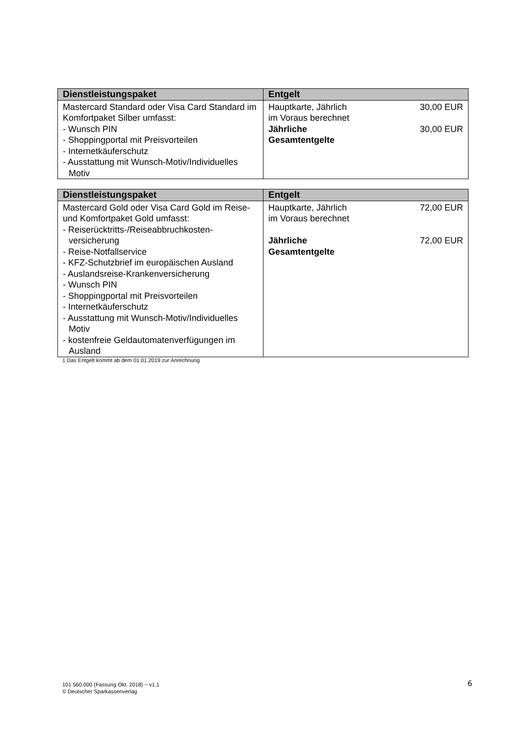| Dienstleistungspaket | Entgelt |
| --- | --- |
| Mastercard Standard oder Visa Card Standard im Komfortpaket Silber umfasst: - Wunsch PIN - Shoppingportal mit Preisvorteilen - Internetkäuferschutz - Ausstattung mit Wunsch-Motiv/Individuelles Motiv | Hauptkarte, Jährlich im Voraus berechnet 30,00 EUR Jährliche Gesamtentgelte 30,00 EUR |
| Dienstleistungspaket | Entgelt |
| --- | --- |
| Mastercard Gold oder Visa Card Gold im Reise- und Komfortpaket Gold umfasst: - Reiserücktritts-/Reiseabbruchkosten- versicherung - Reise-Notfallservice - KFZ-Schutzbrief im europäischen Ausland - Auslandsreise-Krankenversicherung - Wunsch PIN - Shoppingportal mit Preisvorteilen - Internetkäuferschutz - Ausstattung mit Wunsch-Motiv/Individuelles Motiv - kostenfreie Geldautomatenverfügungen im Ausland | Hauptkarte, Jährlich im Voraus berechnet 72,00 EUR Jährliche Gesamtentgelte 72,00 EUR |
1 Das Entgelt kommt ab dem 01.01.2019 zur Anrechnung
101 560.000 (Fassung Okt. 2018) − v1.1
© Deutscher Sparkassenverlag
6